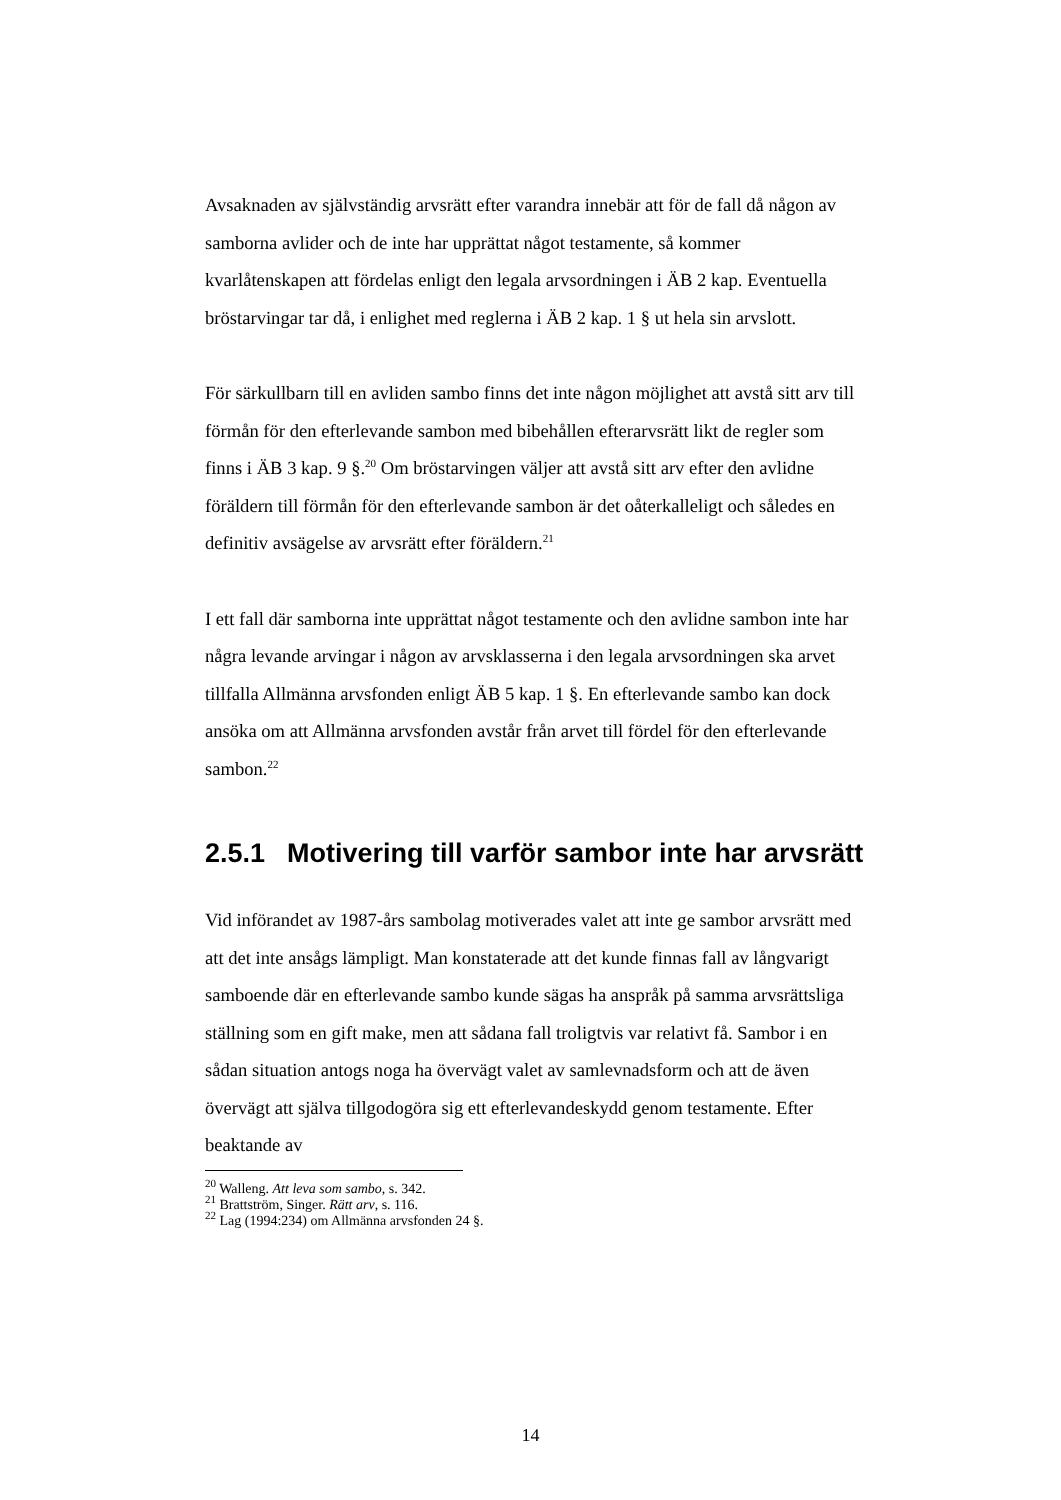Avsaknaden av självständig arvsrätt efter varandra innebär att för de fall då någon av samborna avlider och de inte har upprättat något testamente, så kommer kvarlåtenskapen att fördelas enligt den legala arvsordningen i ÄB 2 kap. Eventuella bröstarvingar tar då, i enlighet med reglerna i ÄB 2 kap. 1 § ut hela sin arvslott.
För särkullbarn till en avliden sambo finns det inte någon möjlighet att avstå sitt arv till förmån för den efterlevande sambon med bibehållen efterarvsrätt likt de regler som finns i ÄB 3 kap. 9 §.<sup>20</sup> Om bröstarvingen väljer att avstå sitt arv efter den avlidne föräldern till förmån för den efterlevande sambon är det oåterkalleligt och således en definitiv avsägelse av arvsrätt efter föräldern.<sup>21</sup>
I ett fall där samborna inte upprättat något testamente och den avlidne sambon inte har några levande arvingar i någon av arvsklasserna i den legala arvsordningen ska arvet tillfalla Allmänna arvsfonden enligt ÄB 5 kap. 1 §. En efterlevande sambo kan dock ansöka om att Allmänna arvsfonden avstår från arvet till fördel för den efterlevande sambon.<sup>22</sup>
2.5.1 Motivering till varför sambor inte har arvsrätt
Vid införandet av 1987-års sambolag motiverades valet att inte ge sambor arvsrätt med att det inte ansågs lämpligt. Man konstaterade att det kunde finnas fall av långvarigt samboende där en efterlevande sambo kunde sägas ha anspråk på samma arvsrättsliga ställning som en gift make, men att sådana fall troligtvis var relativt få. Sambor i en sådan situation antogs noga ha övervägt valet av samlevnadsform och att de även övervägt att själva tillgodogöra sig ett efterlevandeskydd genom testamente. Efter beaktande av
<sup>20</sup> Walleng. Att leva som sambo, s. 342.
<sup>21</sup> Brattström, Singer. Rätt arv, s. 116.
<sup>22</sup> Lag (1994:234) om Allmänna arvsfonden 24 §.
14